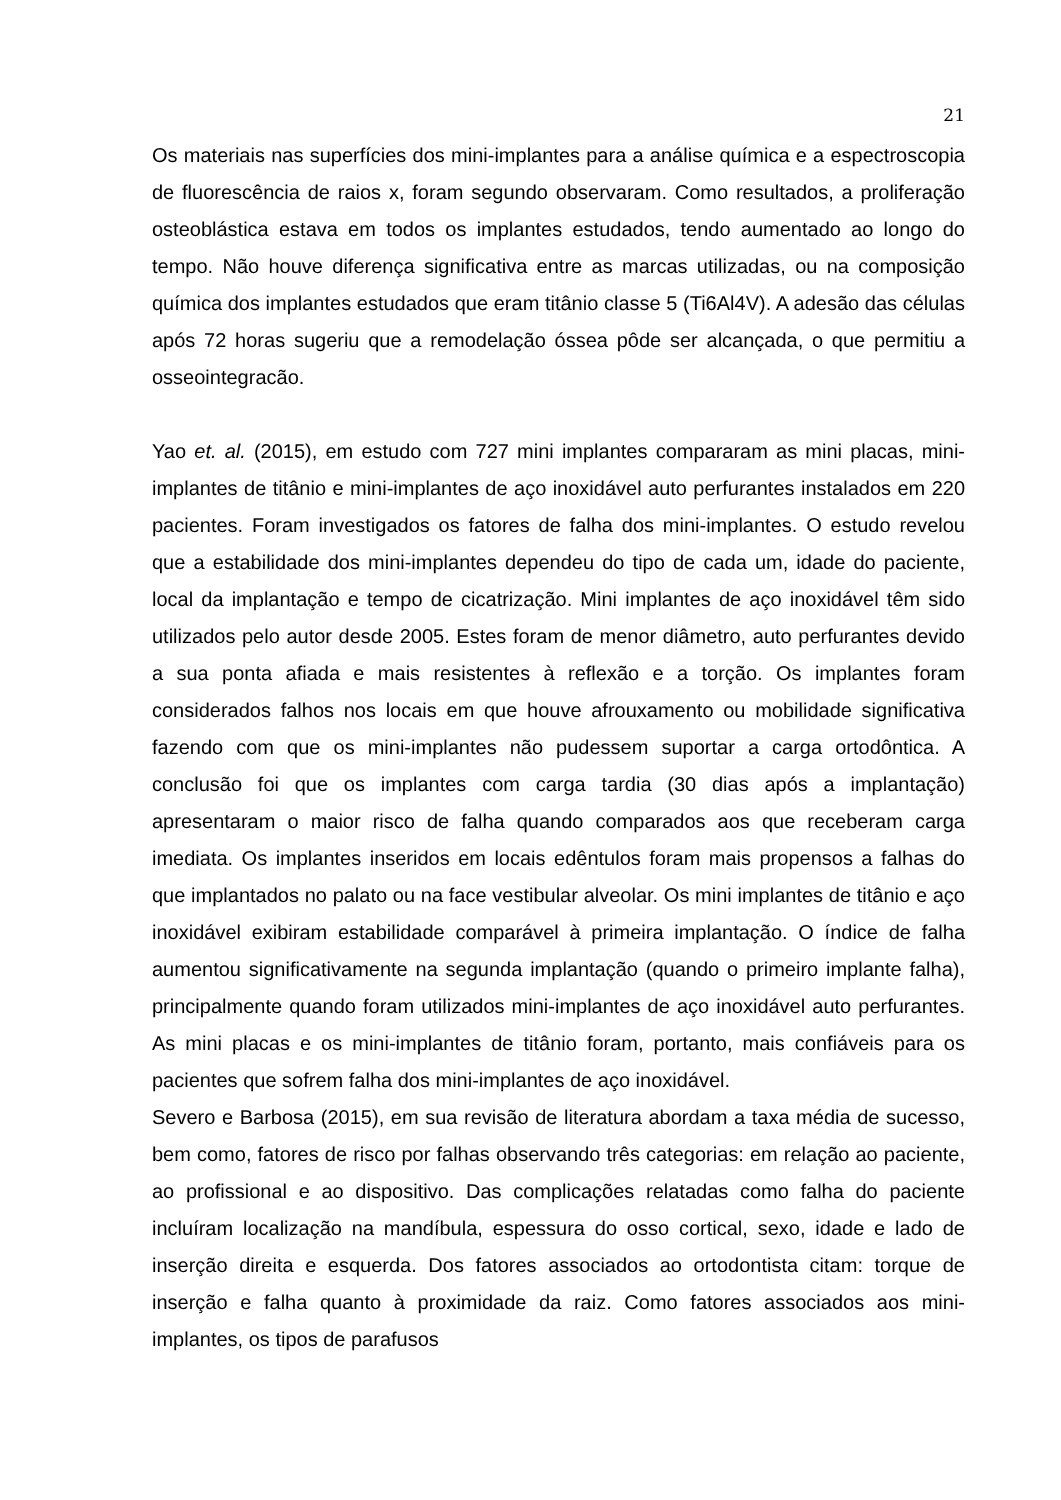21
Os materiais nas superfícies dos mini-implantes para a análise química e a espectroscopia de fluorescência de raios x, foram segundo observaram. Como resultados, a proliferação osteoblástica estava em todos os implantes estudados, tendo aumentado ao longo do tempo. Não houve diferença significativa entre as marcas utilizadas, ou na composição química dos implantes estudados que eram titânio classe 5 (Ti6Al4V). A adesão das células após 72 horas sugeriu que a remodelação óssea pôde ser alcançada, o que permitiu a osseointegracão.
Yao et. al. (2015), em estudo com 727 mini implantes compararam as mini placas, mini-implantes de titânio e mini-implantes de aço inoxidável auto perfurantes instalados em 220 pacientes. Foram investigados os fatores de falha dos mini-implantes. O estudo revelou que a estabilidade dos mini-implantes dependeu do tipo de cada um, idade do paciente, local da implantação e tempo de cicatrização. Mini implantes de aço inoxidável têm sido utilizados pelo autor desde 2005. Estes foram de menor diâmetro, auto perfurantes devido a sua ponta afiada e mais resistentes à reflexão e a torção. Os implantes foram considerados falhos nos locais em que houve afrouxamento ou mobilidade significativa fazendo com que os mini-implantes não pudessem suportar a carga ortodôntica. A conclusão foi que os implantes com carga tardia (30 dias após a implantação) apresentaram o maior risco de falha quando comparados aos que receberam carga imediata. Os implantes inseridos em locais edêntulos foram mais propensos a falhas do que implantados no palato ou na face vestibular alveolar. Os mini implantes de titânio e aço inoxidável exibiram estabilidade comparável à primeira implantação. O índice de falha aumentou significativamente na segunda implantação (quando o primeiro implante falha), principalmente quando foram utilizados mini-implantes de aço inoxidável auto perfurantes. As mini placas e os mini-implantes de titânio foram, portanto, mais confiáveis para os pacientes que sofrem falha dos mini-implantes de aço inoxidável.
Severo e Barbosa (2015), em sua revisão de literatura abordam a taxa média de sucesso, bem como, fatores de risco por falhas observando três categorias: em relação ao paciente, ao profissional e ao dispositivo. Das complicações relatadas como falha do paciente incluíram localização na mandíbula, espessura do osso cortical, sexo, idade e lado de inserção direita e esquerda. Dos fatores associados ao ortodontista citam: torque de inserção e falha quanto à proximidade da raiz. Como fatores associados aos mini-implantes, os tipos de parafusos